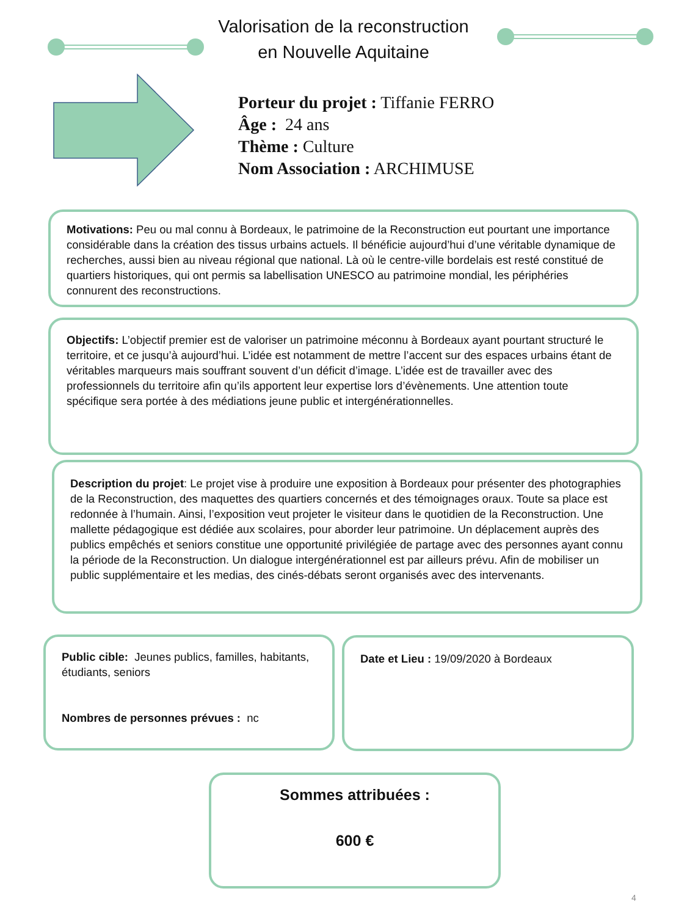Valorisation de la reconstruction
en Nouvelle Aquitaine
Porteur du projet : Tiffanie FERRO
Âge : 24 ans
Thème : Culture
Nom Association : ARCHIMUSE
Motivations: Peu ou mal connu à Bordeaux, le patrimoine de la Reconstruction eut pourtant une importance considérable dans la création des tissus urbains actuels. Il bénéficie aujourd’hui d’une véritable dynamique de recherches, aussi bien au niveau régional que national. Là où le centre-ville bordelais est resté constitué de quartiers historiques, qui ont permis sa labellisation UNESCO au patrimoine mondial, les périphéries connurent des reconstructions.
Objectifs: L’objectif premier est de valoriser un patrimoine méconnu à Bordeaux ayant pourtant structuré le territoire, et ce jusqu’à aujourd’hui. L’idée est notamment de mettre l’accent sur des espaces urbains étant de véritables marqueurs mais souffrant souvent d’un déficit d’image. L’idée est de travailler avec des professionnels du territoire afin qu’ils apportent leur expertise lors d’évènements. Une attention toute spécifique sera portée à des médiations jeune public et intergénérationnelles.
Description du projet: Le projet vise à produire une exposition à Bordeaux pour présenter des photographies de la Reconstruction, des maquettes des quartiers concernés et des témoignages oraux. Toute sa place est redonnée à l’humain. Ainsi, l’exposition veut projeter le visiteur dans le quotidien de la Reconstruction. Une mallette pédagogique est dédiée aux scolaires, pour aborder leur patrimoine. Un déplacement auprès des publics empêchés et seniors constitue une opportunité privilégiée de partage avec des personnes ayant connu la période de la Reconstruction. Un dialogue intergénérationnel est par ailleurs prévu. Afin de mobiliser un public supplémentaire et les medias, des cinés-débats seront organisés avec des intervenants.
Public cible: Jeunes publics, familles, habitants, étudiants, seniors
Nombres de personnes prévues : nc
Date et Lieu : 19/09/2020 à Bordeaux
Sommes attribuées :
600 €
4